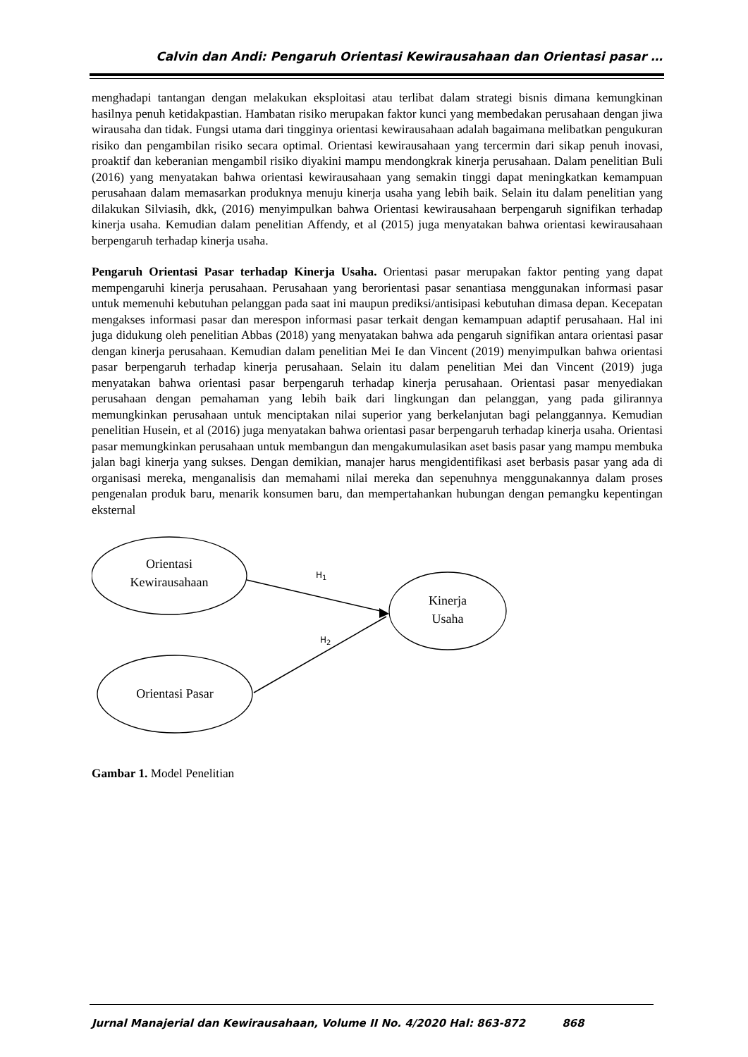Calvin dan Andi: Pengaruh Orientasi Kewirausahaan dan Orientasi pasar …
menghadapi tantangan dengan melakukan eksploitasi atau terlibat dalam strategi bisnis dimana kemungkinan hasilnya penuh ketidakpastian. Hambatan risiko merupakan faktor kunci yang membedakan perusahaan dengan jiwa wirausaha dan tidak. Fungsi utama dari tingginya orientasi kewirausahaan adalah bagaimana melibatkan pengukuran risiko dan pengambilan risiko secara optimal. Orientasi kewirausahaan yang tercermin dari sikap penuh inovasi, proaktif dan keberanian mengambil risiko diyakini mampu mendongkrak kinerja perusahaan. Dalam penelitian Buli (2016) yang menyatakan bahwa orientasi kewirausahaan yang semakin tinggi dapat meningkatkan kemampuan perusahaan dalam memasarkan produknya menuju kinerja usaha yang lebih baik. Selain itu dalam penelitian yang dilakukan Silviasih, dkk, (2016) menyimpulkan bahwa Orientasi kewirausahaan berpengaruh signifikan terhadap kinerja usaha. Kemudian dalam penelitian Affendy, et al (2015) juga menyatakan bahwa orientasi kewirausahaan berpengaruh terhadap kinerja usaha.
Pengaruh Orientasi Pasar terhadap Kinerja Usaha. Orientasi pasar merupakan faktor penting yang dapat mempengaruhi kinerja perusahaan. Perusahaan yang berorientasi pasar senantiasa menggunakan informasi pasar untuk memenuhi kebutuhan pelanggan pada saat ini maupun prediksi/antisipasi kebutuhan dimasa depan. Kecepatan mengakses informasi pasar dan merespon informasi pasar terkait dengan kemampuan adaptif perusahaan. Hal ini juga didukung oleh penelitian Abbas (2018) yang menyatakan bahwa ada pengaruh signifikan antara orientasi pasar dengan kinerja perusahaan. Kemudian dalam penelitian Mei Ie dan Vincent (2019) menyimpulkan bahwa orientasi pasar berpengaruh terhadap kinerja perusahaan. Selain itu dalam penelitian Mei dan Vincent (2019) juga menyatakan bahwa orientasi pasar berpengaruh terhadap kinerja perusahaan. Orientasi pasar menyediakan perusahaan dengan pemahaman yang lebih baik dari lingkungan dan pelanggan, yang pada gilirannya memungkinkan perusahaan untuk menciptakan nilai superior yang berkelanjutan bagi pelanggannya. Kemudian penelitian Husein, et al (2016) juga menyatakan bahwa orientasi pasar berpengaruh terhadap kinerja usaha. Orientasi pasar memungkinkan perusahaan untuk membangun dan mengakumulasikan aset basis pasar yang mampu membuka jalan bagi kinerja yang sukses. Dengan demikian, manajer harus mengidentifikasi aset berbasis pasar yang ada di organisasi mereka, menganalisis dan memahami nilai mereka dan sepenuhnya menggunakannya dalam proses pengenalan produk baru, menarik konsumen baru, dan mempertahankan hubungan dengan pemangku kepentingan eksternal
Orientasi
Kewirausahaan
Orientasi Pasar
Kinerja
Usaha
H<sub>1</sub>
H<sub>2</sub>
Gambar 1. Model Penelitian
Jurnal Manajerial dan Kewirausahaan, Volume II No. 4/2020 Hal: 863-872 868